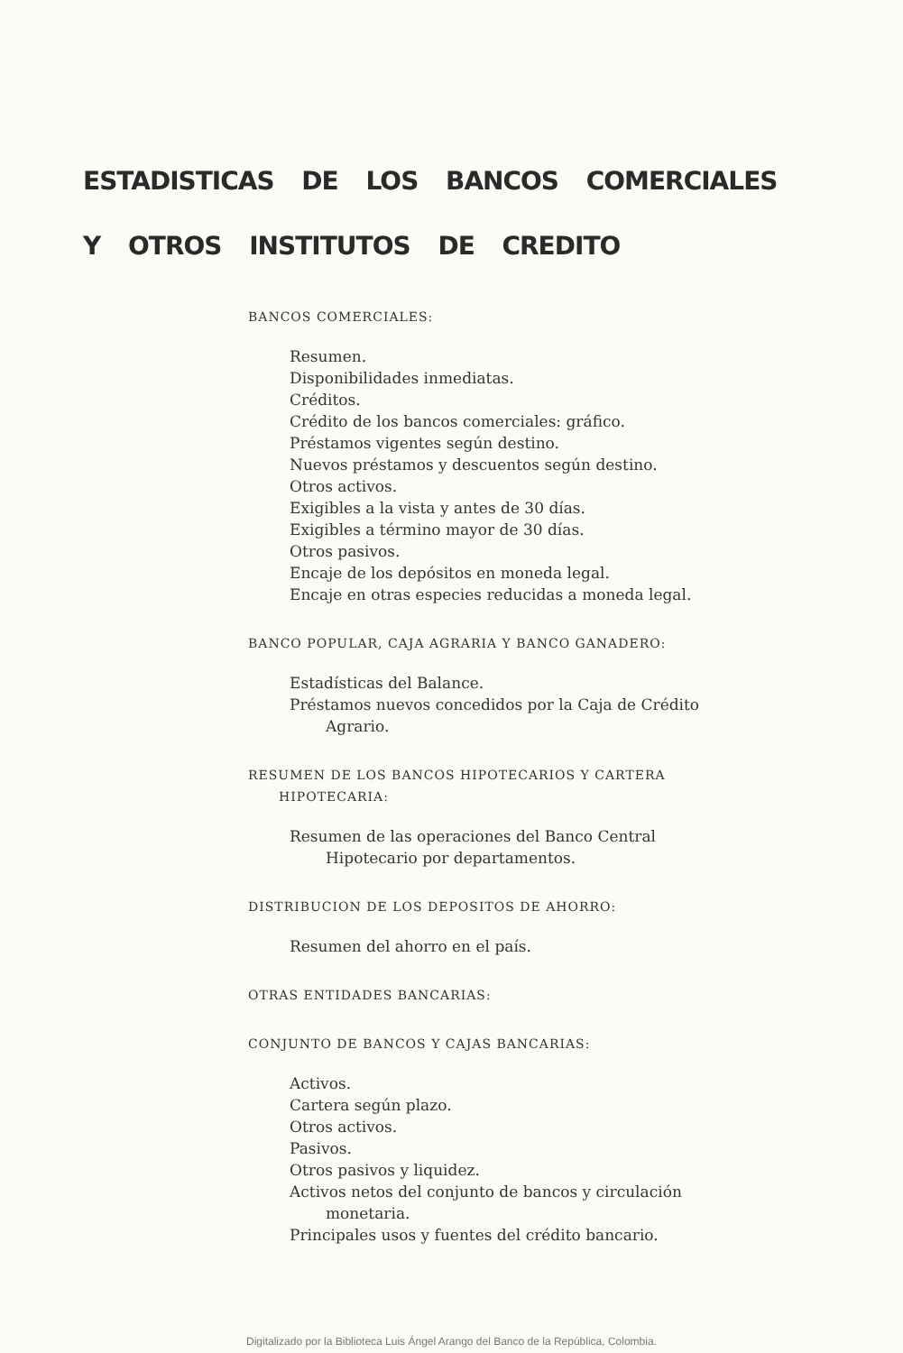ESTADISTICAS DE LOS BANCOS COMERCIALES
Y OTROS INSTITUTOS DE CREDITO
BANCOS COMERCIALES:
Resumen.
Disponibilidades inmediatas.
Créditos.
Crédito de los bancos comerciales: gráfico.
Préstamos vigentes según destino.
Nuevos préstamos y descuentos según destino.
Otros activos.
Exigibles a la vista y antes de 30 días.
Exigibles a término mayor de 30 días.
Otros pasivos.
Encaje de los depósitos en moneda legal.
Encaje en otras especies reducidas a moneda legal.
BANCO POPULAR, CAJA AGRARIA Y BANCO GANADERO:
Estadísticas del Balance.
Préstamos nuevos concedidos por la Caja de Crédito Agrario.
RESUMEN DE LOS BANCOS HIPOTECARIOS Y CARTERA
HIPOTECARIA:
Resumen de las operaciones del Banco Central Hipotecario por departamentos.
DISTRIBUCION DE LOS DEPOSITOS DE AHORRO:
Resumen del ahorro en el país.
OTRAS ENTIDADES BANCARIAS:
CONJUNTO DE BANCOS Y CAJAS BANCARIAS:
Activos.
Cartera según plazo.
Otros activos.
Pasivos.
Otros pasivos y liquidez.
Activos netos del conjunto de bancos y circulación monetaria.
Principales usos y fuentes del crédito bancario.
Digitalizado por la Biblioteca Luis Ángel Arango del Banco de la República, Colombia.